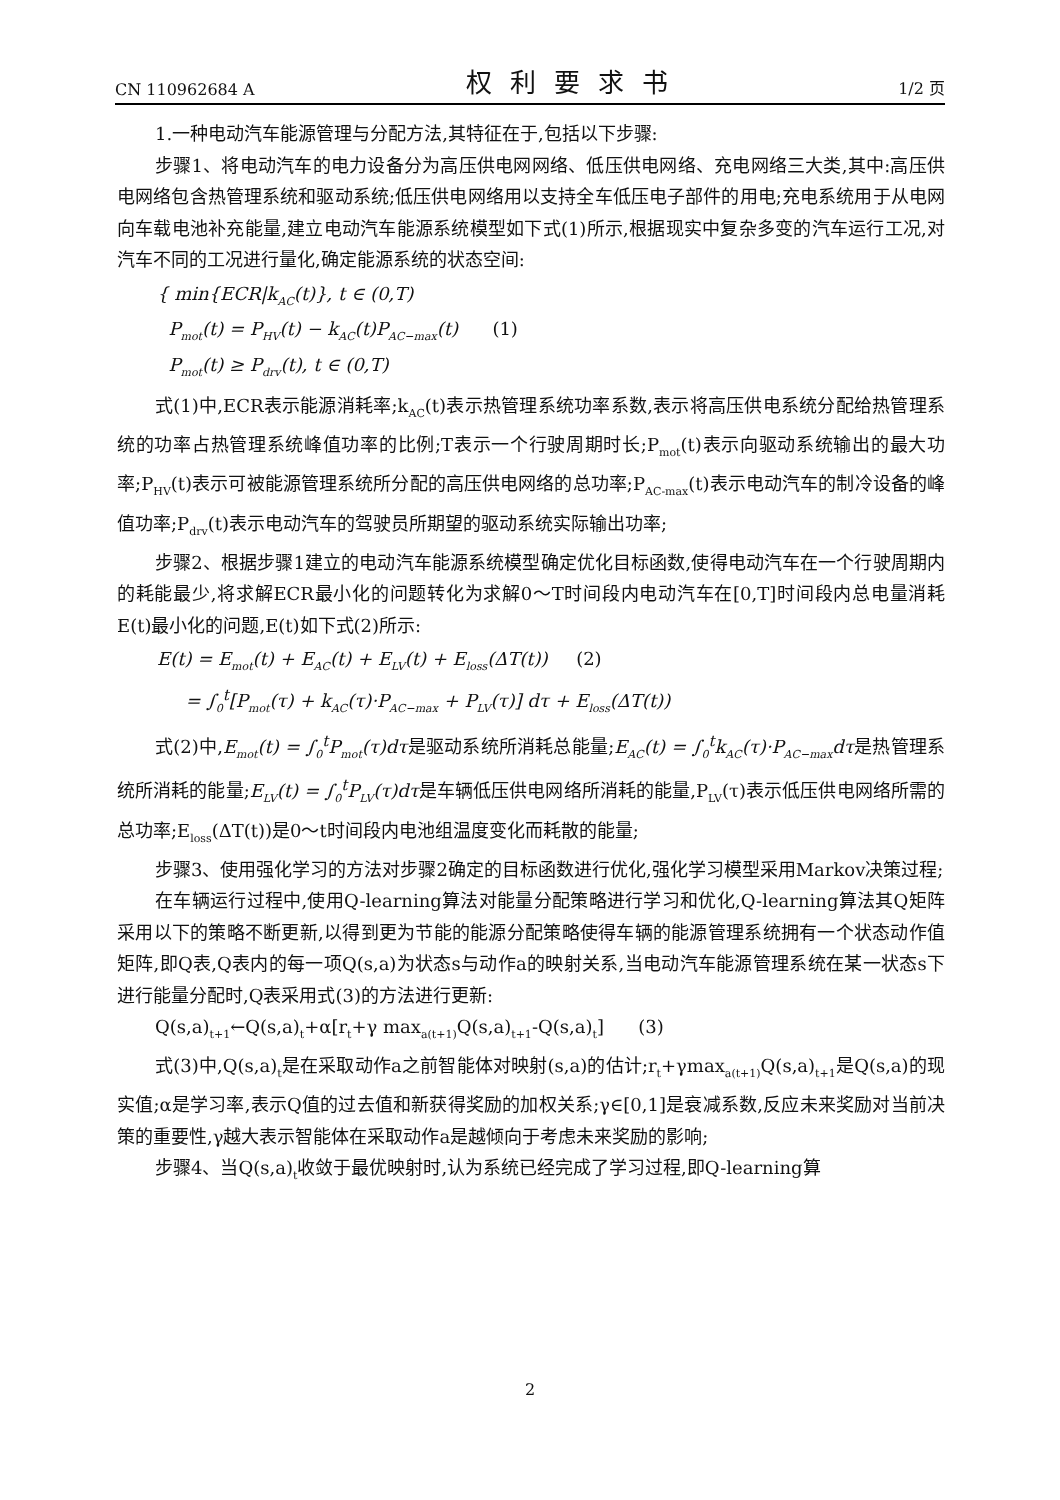CN 110962684 A 权利要求书 1/2 页
1.一种电动汽车能源管理与分配方法,其特征在于,包括以下步骤:
步骤1、将电动汽车的电力设备分为高压供电网网络、低压供电网络、充电网络三大类,其中:高压供电网络包含热管理系统和驱动系统;低压供电网络用以支持全车低压电子部件的用电;充电系统用于从电网向车载电池补充能量,建立电动汽车能源系统模型如下式(1)所示,根据现实中复杂多变的汽车运行工况,对汽车不同的工况进行量化,确定能源系统的状态空间:
{ min{ECR|k<sub>AC</sub>(t)}, t ∈ (0,T)
P<sub>mot</sub>(t) = P<sub>HV</sub>(t) − k<sub>AC</sub>(t)P<sub>AC−max</sub>(t) (1)
P<sub>mot</sub>(t) ≥ P<sub>drv</sub>(t), t ∈ (0,T)
式(1)中,ECR表示能源消耗率;k<sub>AC</sub>(t)表示热管理系统功率系数,表示将高压供电系统分配给热管理系统的功率占热管理系统峰值功率的比例;T表示一个行驶周期时长;P<sub>mot</sub>(t)表示向驱动系统输出的最大功率;P<sub>HV</sub>(t)表示可被能源管理系统所分配的高压供电网络的总功率;P<sub>AC-max</sub>(t)表示电动汽车的制冷设备的峰值功率;P<sub>drv</sub>(t)表示电动汽车的驾驶员所期望的驱动系统实际输出功率;
步骤2、根据步骤1建立的电动汽车能源系统模型确定优化目标函数,使得电动汽车在一个行驶周期内的耗能最少,将求解ECR最小化的问题转化为求解0～T时间段内电动汽车在[0,T]时间段内总电量消耗E(t)最小化的问题,E(t)如下式(2)所示:
E(t) = E<sub>mot</sub>(t) + E<sub>AC</sub>(t) + E<sub>LV</sub>(t) + E<sub>loss</sub>(ΔT(t)) (2)
= ∫<sub>0</sub><sup>t</sup>[P<sub>mot</sub>(τ) + k<sub>AC</sub>(τ)·P<sub>AC−max</sub> + P<sub>LV</sub>(τ)] dτ + E<sub>loss</sub>(ΔT(t))
式(2)中,E<sub>mot</sub>(t) = ∫<sub>0</sub><sup>t</sup>P<sub>mot</sub>(τ)dτ是驱动系统所消耗总能量;E<sub>AC</sub>(t) = ∫<sub>0</sub><sup>t</sup>k<sub>AC</sub>(τ)·P<sub>AC−max</sub>dτ是热管理系统所消耗的能量;E<sub>LV</sub>(t) = ∫<sub>0</sub><sup>t</sup>P<sub>LV</sub>(τ)dτ是车辆低压供电网络所消耗的能量,P<sub>LV</sub>(τ)表示低压供电网络所需的总功率;E<sub>loss</sub>(ΔT(t))是0～t时间段内电池组温度变化而耗散的能量;
步骤3、使用强化学习的方法对步骤2确定的目标函数进行优化,强化学习模型采用Markov决策过程;
在车辆运行过程中,使用Q-learning算法对能量分配策略进行学习和优化,Q-learning算法其Q矩阵采用以下的策略不断更新,以得到更为节能的能源分配策略使得车辆的能源管理系统拥有一个状态动作值矩阵,即Q表,Q表内的每一项Q(s,a)为状态s与动作a的映射关系,当电动汽车能源管理系统在某一状态s下进行能量分配时,Q表采用式(3)的方法进行更新:
Q(s,a)<sub>t+1</sub>←Q(s,a)<sub>t</sub>+α[r<sub>t</sub>+γ max<sub>a(t+1)</sub>Q(s,a)<sub>t+1</sub>-Q(s,a)<sub>t</sub>] (3)
式(3)中,Q(s,a)<sub>t</sub>是在采取动作a之前智能体对映射(s,a)的估计;r<sub>t</sub>+γmax<sub>a(t+1)</sub>Q(s,a)<sub>t+1</sub>是Q(s,a)的现实值;α是学习率,表示Q值的过去值和新获得奖励的加权关系;γ∈[0,1]是衰减系数,反应未来奖励对当前决策的重要性,γ越大表示智能体在采取动作a是越倾向于考虑未来奖励的影响;
步骤4、当Q(s,a)<sub>t</sub>收敛于最优映射时,认为系统已经完成了学习过程,即Q-learning算
2